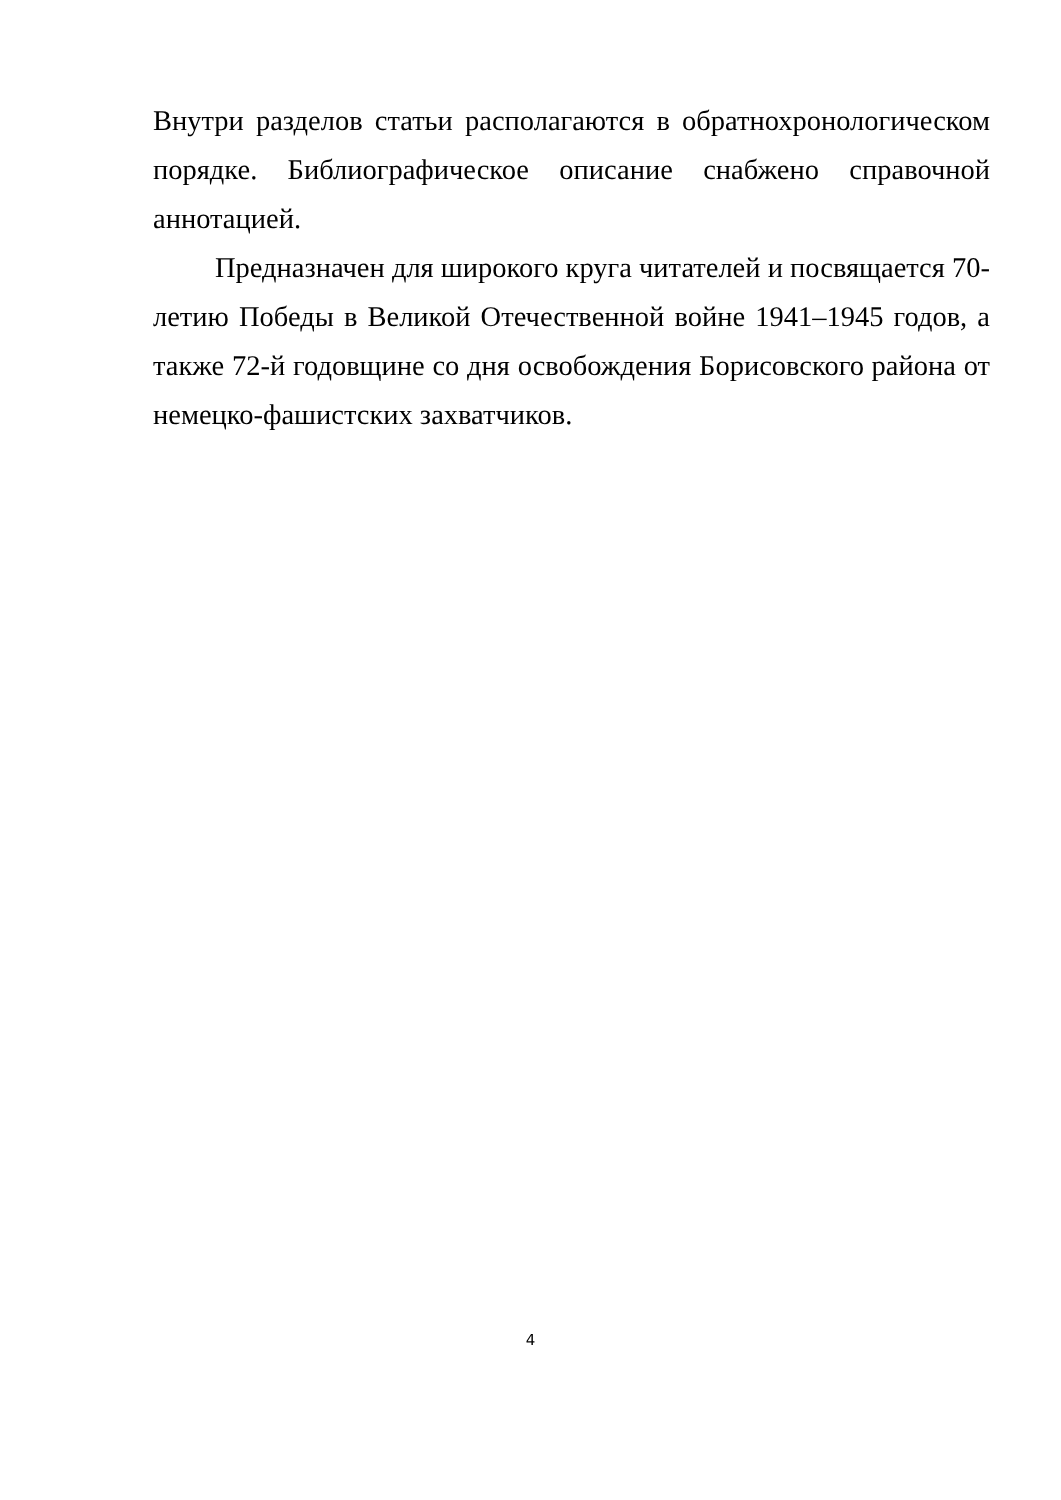Внутри разделов статьи располагаются в обратнохронологическом порядке. Библиографическое описание снабжено справочной аннотацией.
Предназначен для широкого круга читателей и посвящается 70-летию Победы в Великой Отечественной войне 1941–1945 годов, а также 72-й годовщине со дня освобождения Борисовского района от немецко-фашистских захватчиков.
4